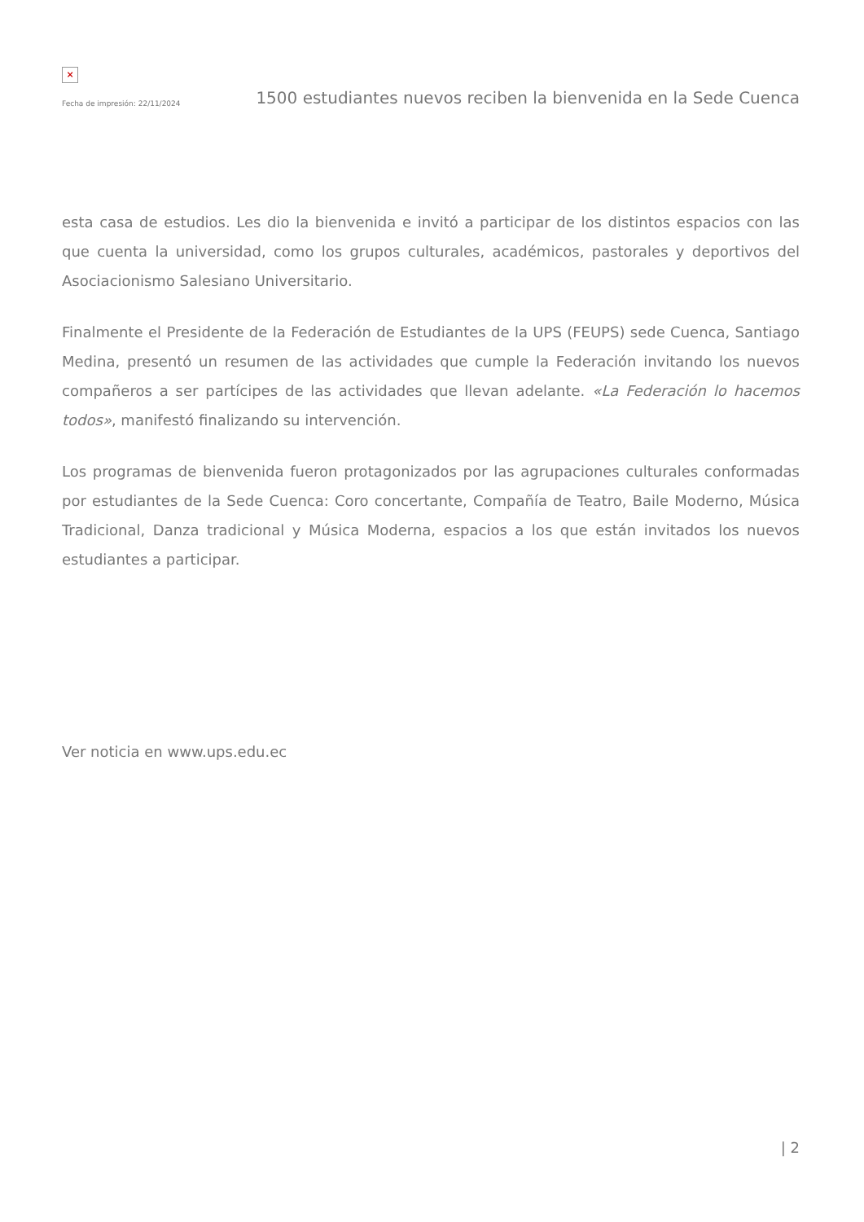×
Fecha de impresión: 22/11/2024 1500 estudiantes nuevos reciben la bienvenida en la Sede Cuenca
esta casa de estudios. Les dio la bienvenida e invitó a participar de los distintos espacios con las que cuenta la universidad, como los grupos culturales, académicos, pastorales y deportivos del Asociacionismo Salesiano Universitario.
Finalmente el Presidente de la Federación de Estudiantes de la UPS (FEUPS) sede Cuenca, Santiago Medina, presentó un resumen de las actividades que cumple la Federación invitando los nuevos compañeros a ser partícipes de las actividades que llevan adelante. «La Federación lo hacemos todos», manifestó finalizando su intervención.
Los programas de bienvenida fueron protagonizados por las agrupaciones culturales conformadas por estudiantes de la Sede Cuenca: Coro concertante, Compañía de Teatro, Baile Moderno, Música Tradicional, Danza tradicional y Música Moderna, espacios a los que están invitados los nuevos estudiantes a participar.
Ver noticia en www.ups.edu.ec
| 2